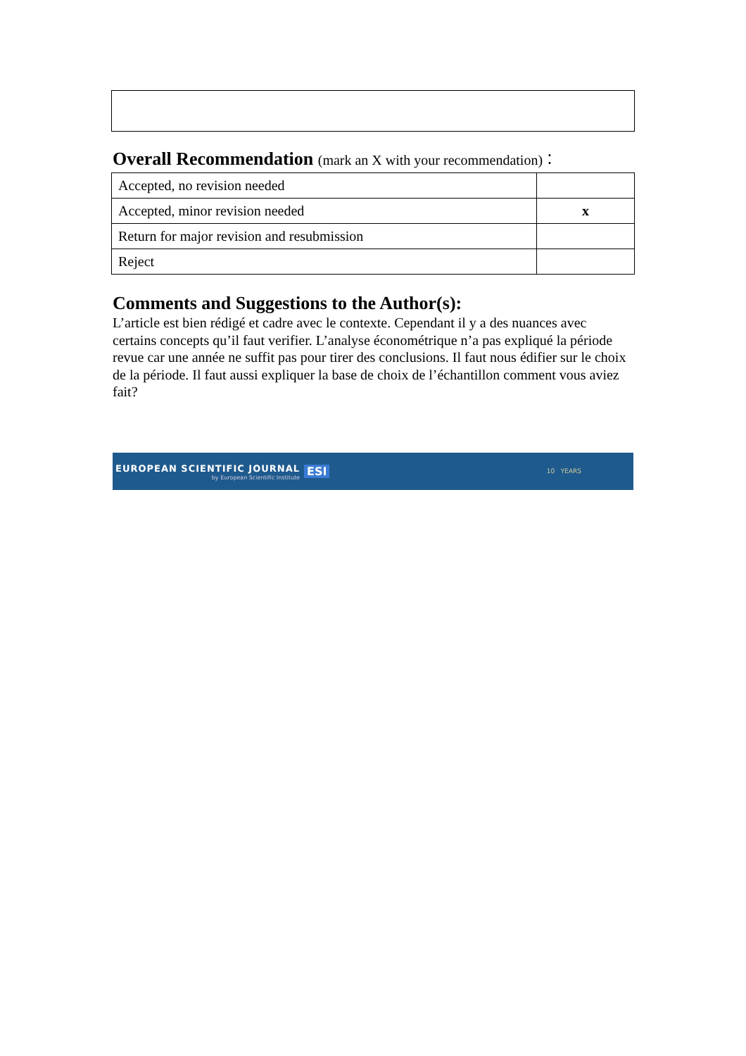Overall Recommendation (mark an X with your recommendation)：
| Accepted, no revision needed | |
| Accepted, minor revision needed | x |
| Return for major revision and resubmission | |
| Reject | |
Comments and Suggestions to the Author(s):
L’article est bien rédigé et cadre avec le contexte. Cependant il y a des nuances avec certains concepts qu’il faut verifier. L’analyse économétrique n’a pas expliqué la période revue car une année ne suffit pas pour tirer des conclusions. Il faut nous édifier sur le choix de la période. Il faut aussi expliquer la base de choix de l’échantillon comment vous aviez fait?
EUROPEAN SCIENTIFIC JOURNAL
by European Scientific Institute
ESI
10 YEARS